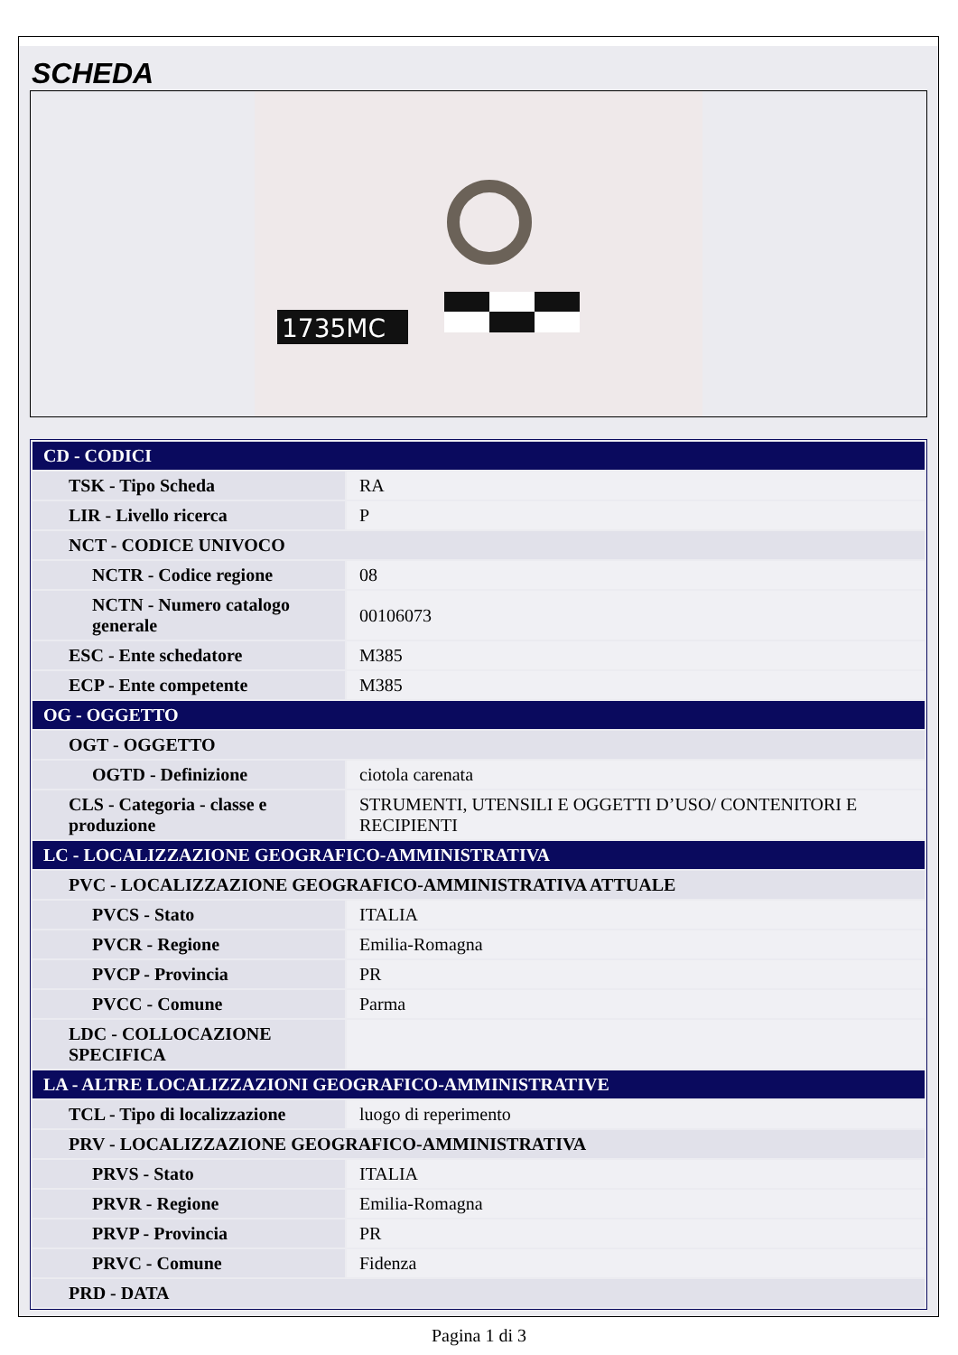SCHEDA
1735MC
| CD - CODICI | |
| TSK - Tipo Scheda | RA |
| LIR - Livello ricerca | P |
| NCT - CODICE UNIVOCO | |
| NCTR - Codice regione | 08 |
| NCTN - Numero catalogo generale | 00106073 |
| ESC - Ente schedatore | M385 |
| ECP - Ente competente | M385 |
| OG - OGGETTO | |
| OGT - OGGETTO | |
| OGTD - Definizione | ciotola carenata |
| CLS - Categoria - classe e produzione | STRUMENTI, UTENSILI E OGGETTI D’USO/ CONTENITORI E RECIPIENTI |
| LC - LOCALIZZAZIONE GEOGRAFICO-AMMINISTRATIVA | |
| PVC - LOCALIZZAZIONE GEOGRAFICO-AMMINISTRATIVA ATTUALE | |
| PVCS - Stato | ITALIA |
| PVCR - Regione | Emilia-Romagna |
| PVCP - Provincia | PR |
| PVCC - Comune | Parma |
| LDC - COLLOCAZIONE SPECIFICA | |
| LA - ALTRE LOCALIZZAZIONI GEOGRAFICO-AMMINISTRATIVE | |
| TCL - Tipo di localizzazione | luogo di reperimento |
| PRV - LOCALIZZAZIONE GEOGRAFICO-AMMINISTRATIVA | |
| PRVS - Stato | ITALIA |
| PRVR - Regione | Emilia-Romagna |
| PRVP - Provincia | PR |
| PRVC - Comune | Fidenza |
| PRD - DATA | |
Pagina 1 di 3